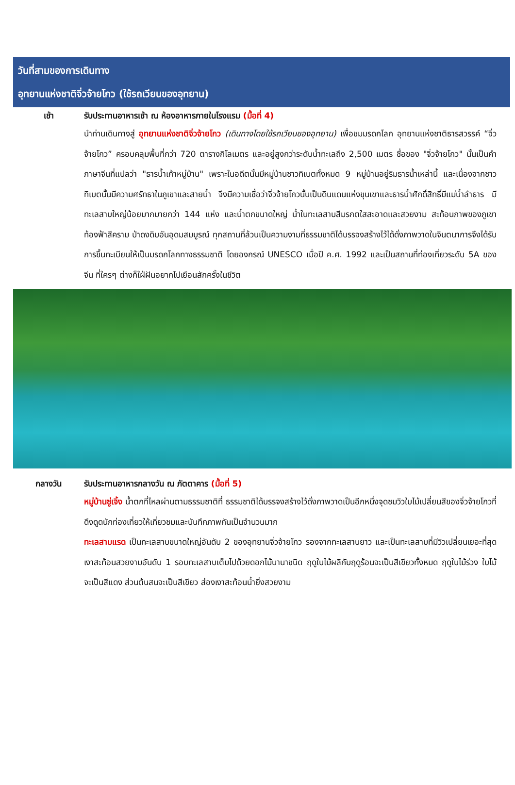วันที่สามของการเดินทาง
อุทยานแห่งชาติจิ่วจ้ายโกว (ใช้รถเวียนของอุทยาน)
เช้า
รับประทานอาหารเช้า ณ ห้องอาหารภายในโรงแรม (มื้อที่ 4)
นำท่านเดินทางสู่ อุทยานแห่งชาติจิ่วจ้ายโกว (เดินทางโดยใช้รถเวียนของอุทยาน) เพื่อชมมรดกโลก อุทยานแห่งชาติธารสวรรค์ “จิ่วจ้ายโกว” ครอบคลุมพื้นที่กว่า 720 ตารางกิโลเมตร และอยู่สูงกว่าระดับน้ำทะเลถึง 2,500 เมตร ชื่อของ "จิ่วจ้ายโกว" นั้นเป็นคำภาษาจีนที่แปลว่า "ธารน้ำเก้าหมู่บ้าน" เพราะในอดีตนั้นมีหมู่บ้านชาวทิเบตทั้งหมด 9 หมู่บ้านอยู่ริมธารน้ำเหล่านี้ และเนื่องจากชาวทิเบตนั้นมีความศรัทธาในภูเขาและสายน้ำ จึงมีความเชื่อว่าจิ่วจ้ายโกวนั้นเป็นดินแดนแห่งขุนเขาและธารน้ำศักดิ์สิทธิ์มีแม่น้ำลำธาร มีทะเลสาบใหญ่น้อยมากมายกว่า 144 แห่ง และน้ำตกขนาดใหญ่ น้ำในทะเลสาบสีมรกตใสสะอาดและสวยงาม สะท้อนภาพของภูเขาท้องฟ้าสีคราม ป่าดงดิบอันอุดมสมบูรณ์ ทุกสถานที่ล้วนเป็นความงามที่ธรรมชาติได้บรรจงสร้างไว้ได้ดั่งภาพวาดในจินตนาการจึงได้รับการขึ้นทะเบียนให้เป็นมรดกโลกทางธรรมชาติ โดยองกรณ์ UNESCO เมื่อปี ค.ศ. 1992 และเป็นสถานที่ท่องเที่ยวระดับ 5A ของจีน ที่ใครๆ ต่างก็ใฝ่ฝันอยากไปเยือนสักครั้งในชีวิต
กลางวัน
รับประทานอาหารกลางวัน ณ ภัตตาคาร (มื้อที่ 5)
หมู่บ้านซู่เจิ้ง น้ำตกที่ไหลผ่านตามธรรมชาติที่ ธรรมชาติได้บรรจงสร้างไว้ดั่งภาพวาดเป็นอีกหนึ่งจุดชมวิวใบไม้เปลี่ยนสีของจิ่วจ้ายโกวที่ดึงดูดนักท่องเที่ยวให้เที่ยวชมและบันทึกภาพกันเป็นจำนวนมาก
ทะเลสาบแรด เป็นทะเลสาบขนาดใหญ่อันดับ 2 ของอุทยานจิ่วจ้ายโกว รองจากทะเลสาบยาว และเป็นทะเลสาบที่มีวิวเปลี่ยนเยอะที่สุด เงาสะท้อนสวยงามอันดับ 1 รอบทะเลสาบเต็มไปด้วยดอกไม้นานาชนิด ฤดูใบไม้ผลิกับฤดูร้อนจะเป็นสีเขียวทั้งหมด ฤดูใบไม้ร่วง ใบไม้จะเป็นสีแดง ส่วนต้นสนจะเป็นสีเขียว ส่องเงาสะท้อนน้ำยิ่งสวยงาม